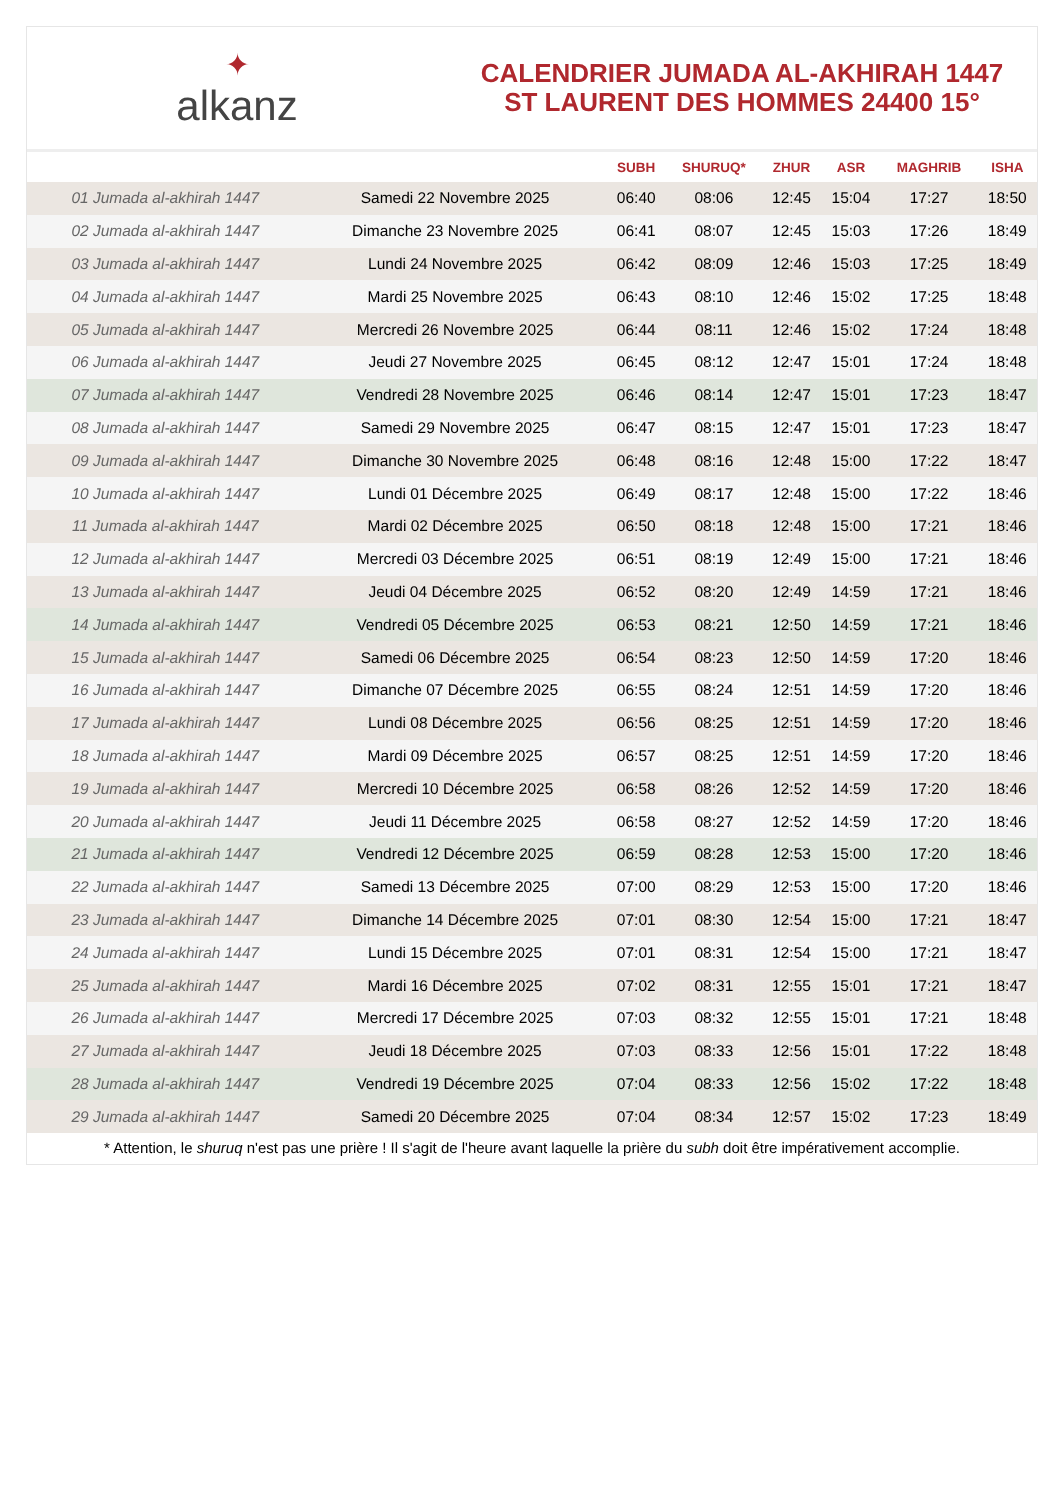✦
alkanz
CALENDRIER JUMADA AL-AKHIRAH 1447
ST LAURENT DES HOMMES 24400 15°
| | | SUBH | SHURUQ* | ZHUR | ASR | MAGHRIB | ISHA |
| --- | --- | --- | --- | --- | --- | --- | --- |
| 01 Jumada al-akhirah 1447 | Samedi 22 Novembre 2025 | 06:40 | 08:06 | 12:45 | 15:04 | 17:27 | 18:50 |
| 02 Jumada al-akhirah 1447 | Dimanche 23 Novembre 2025 | 06:41 | 08:07 | 12:45 | 15:03 | 17:26 | 18:49 |
| 03 Jumada al-akhirah 1447 | Lundi 24 Novembre 2025 | 06:42 | 08:09 | 12:46 | 15:03 | 17:25 | 18:49 |
| 04 Jumada al-akhirah 1447 | Mardi 25 Novembre 2025 | 06:43 | 08:10 | 12:46 | 15:02 | 17:25 | 18:48 |
| 05 Jumada al-akhirah 1447 | Mercredi 26 Novembre 2025 | 06:44 | 08:11 | 12:46 | 15:02 | 17:24 | 18:48 |
| 06 Jumada al-akhirah 1447 | Jeudi 27 Novembre 2025 | 06:45 | 08:12 | 12:47 | 15:01 | 17:24 | 18:48 |
| 07 Jumada al-akhirah 1447 | Vendredi 28 Novembre 2025 | 06:46 | 08:14 | 12:47 | 15:01 | 17:23 | 18:47 |
| 08 Jumada al-akhirah 1447 | Samedi 29 Novembre 2025 | 06:47 | 08:15 | 12:47 | 15:01 | 17:23 | 18:47 |
| 09 Jumada al-akhirah 1447 | Dimanche 30 Novembre 2025 | 06:48 | 08:16 | 12:48 | 15:00 | 17:22 | 18:47 |
| 10 Jumada al-akhirah 1447 | Lundi 01 Décembre 2025 | 06:49 | 08:17 | 12:48 | 15:00 | 17:22 | 18:46 |
| 11 Jumada al-akhirah 1447 | Mardi 02 Décembre 2025 | 06:50 | 08:18 | 12:48 | 15:00 | 17:21 | 18:46 |
| 12 Jumada al-akhirah 1447 | Mercredi 03 Décembre 2025 | 06:51 | 08:19 | 12:49 | 15:00 | 17:21 | 18:46 |
| 13 Jumada al-akhirah 1447 | Jeudi 04 Décembre 2025 | 06:52 | 08:20 | 12:49 | 14:59 | 17:21 | 18:46 |
| 14 Jumada al-akhirah 1447 | Vendredi 05 Décembre 2025 | 06:53 | 08:21 | 12:50 | 14:59 | 17:21 | 18:46 |
| 15 Jumada al-akhirah 1447 | Samedi 06 Décembre 2025 | 06:54 | 08:23 | 12:50 | 14:59 | 17:20 | 18:46 |
| 16 Jumada al-akhirah 1447 | Dimanche 07 Décembre 2025 | 06:55 | 08:24 | 12:51 | 14:59 | 17:20 | 18:46 |
| 17 Jumada al-akhirah 1447 | Lundi 08 Décembre 2025 | 06:56 | 08:25 | 12:51 | 14:59 | 17:20 | 18:46 |
| 18 Jumada al-akhirah 1447 | Mardi 09 Décembre 2025 | 06:57 | 08:25 | 12:51 | 14:59 | 17:20 | 18:46 |
| 19 Jumada al-akhirah 1447 | Mercredi 10 Décembre 2025 | 06:58 | 08:26 | 12:52 | 14:59 | 17:20 | 18:46 |
| 20 Jumada al-akhirah 1447 | Jeudi 11 Décembre 2025 | 06:58 | 08:27 | 12:52 | 14:59 | 17:20 | 18:46 |
| 21 Jumada al-akhirah 1447 | Vendredi 12 Décembre 2025 | 06:59 | 08:28 | 12:53 | 15:00 | 17:20 | 18:46 |
| 22 Jumada al-akhirah 1447 | Samedi 13 Décembre 2025 | 07:00 | 08:29 | 12:53 | 15:00 | 17:20 | 18:46 |
| 23 Jumada al-akhirah 1447 | Dimanche 14 Décembre 2025 | 07:01 | 08:30 | 12:54 | 15:00 | 17:21 | 18:47 |
| 24 Jumada al-akhirah 1447 | Lundi 15 Décembre 2025 | 07:01 | 08:31 | 12:54 | 15:00 | 17:21 | 18:47 |
| 25 Jumada al-akhirah 1447 | Mardi 16 Décembre 2025 | 07:02 | 08:31 | 12:55 | 15:01 | 17:21 | 18:47 |
| 26 Jumada al-akhirah 1447 | Mercredi 17 Décembre 2025 | 07:03 | 08:32 | 12:55 | 15:01 | 17:21 | 18:48 |
| 27 Jumada al-akhirah 1447 | Jeudi 18 Décembre 2025 | 07:03 | 08:33 | 12:56 | 15:01 | 17:22 | 18:48 |
| 28 Jumada al-akhirah 1447 | Vendredi 19 Décembre 2025 | 07:04 | 08:33 | 12:56 | 15:02 | 17:22 | 18:48 |
| 29 Jumada al-akhirah 1447 | Samedi 20 Décembre 2025 | 07:04 | 08:34 | 12:57 | 15:02 | 17:23 | 18:49 |
* Attention, le shuruq n'est pas une prière ! Il s'agit de l'heure avant laquelle la prière du subh doit être impérativement accomplie.